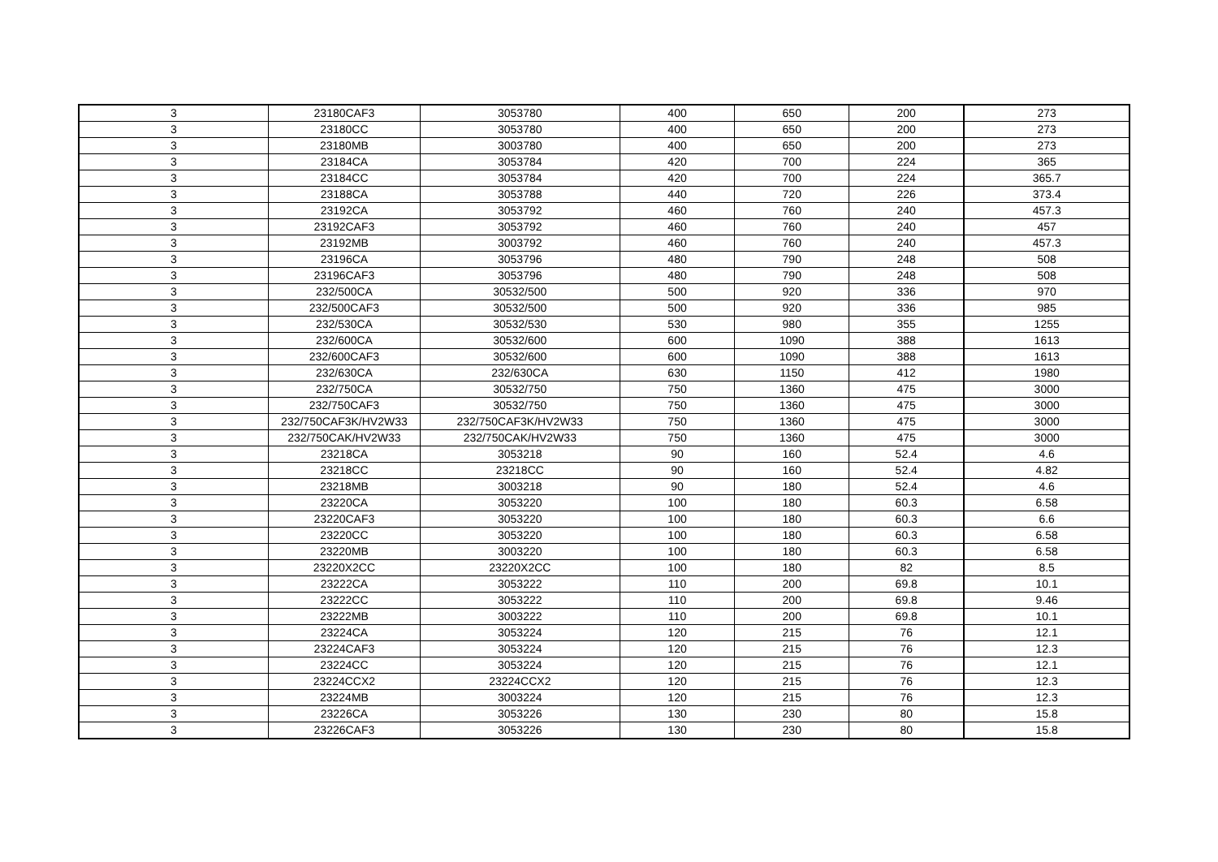| 3 | 23180CAF3 | 3053780 | 400 | 650 | 200 | 273 |
| 3 | 23180CC | 3053780 | 400 | 650 | 200 | 273 |
| 3 | 23180MB | 3003780 | 400 | 650 | 200 | 273 |
| 3 | 23184CA | 3053784 | 420 | 700 | 224 | 365 |
| 3 | 23184CC | 3053784 | 420 | 700 | 224 | 365.7 |
| 3 | 23188CA | 3053788 | 440 | 720 | 226 | 373.4 |
| 3 | 23192CA | 3053792 | 460 | 760 | 240 | 457.3 |
| 3 | 23192CAF3 | 3053792 | 460 | 760 | 240 | 457 |
| 3 | 23192MB | 3003792 | 460 | 760 | 240 | 457.3 |
| 3 | 23196CA | 3053796 | 480 | 790 | 248 | 508 |
| 3 | 23196CAF3 | 3053796 | 480 | 790 | 248 | 508 |
| 3 | 232/500CA | 30532/500 | 500 | 920 | 336 | 970 |
| 3 | 232/500CAF3 | 30532/500 | 500 | 920 | 336 | 985 |
| 3 | 232/530CA | 30532/530 | 530 | 980 | 355 | 1255 |
| 3 | 232/600CA | 30532/600 | 600 | 1090 | 388 | 1613 |
| 3 | 232/600CAF3 | 30532/600 | 600 | 1090 | 388 | 1613 |
| 3 | 232/630CA | 232/630CA | 630 | 1150 | 412 | 1980 |
| 3 | 232/750CA | 30532/750 | 750 | 1360 | 475 | 3000 |
| 3 | 232/750CAF3 | 30532/750 | 750 | 1360 | 475 | 3000 |
| 3 | 232/750CAF3K/HV2W33 | 232/750CAF3K/HV2W33 | 750 | 1360 | 475 | 3000 |
| 3 | 232/750CAK/HV2W33 | 232/750CAK/HV2W33 | 750 | 1360 | 475 | 3000 |
| 3 | 23218CA | 3053218 | 90 | 160 | 52.4 | 4.6 |
| 3 | 23218CC | 23218CC | 90 | 160 | 52.4 | 4.82 |
| 3 | 23218MB | 3003218 | 90 | 180 | 52.4 | 4.6 |
| 3 | 23220CA | 3053220 | 100 | 180 | 60.3 | 6.58 |
| 3 | 23220CAF3 | 3053220 | 100 | 180 | 60.3 | 6.6 |
| 3 | 23220CC | 3053220 | 100 | 180 | 60.3 | 6.58 |
| 3 | 23220MB | 3003220 | 100 | 180 | 60.3 | 6.58 |
| 3 | 23220X2CC | 23220X2CC | 100 | 180 | 82 | 8.5 |
| 3 | 23222CA | 3053222 | 110 | 200 | 69.8 | 10.1 |
| 3 | 23222CC | 3053222 | 110 | 200 | 69.8 | 9.46 |
| 3 | 23222MB | 3003222 | 110 | 200 | 69.8 | 10.1 |
| 3 | 23224CA | 3053224 | 120 | 215 | 76 | 12.1 |
| 3 | 23224CAF3 | 3053224 | 120 | 215 | 76 | 12.3 |
| 3 | 23224CC | 3053224 | 120 | 215 | 76 | 12.1 |
| 3 | 23224CCX2 | 23224CCX2 | 120 | 215 | 76 | 12.3 |
| 3 | 23224MB | 3003224 | 120 | 215 | 76 | 12.3 |
| 3 | 23226CA | 3053226 | 130 | 230 | 80 | 15.8 |
| 3 | 23226CAF3 | 3053226 | 130 | 230 | 80 | 15.8 |